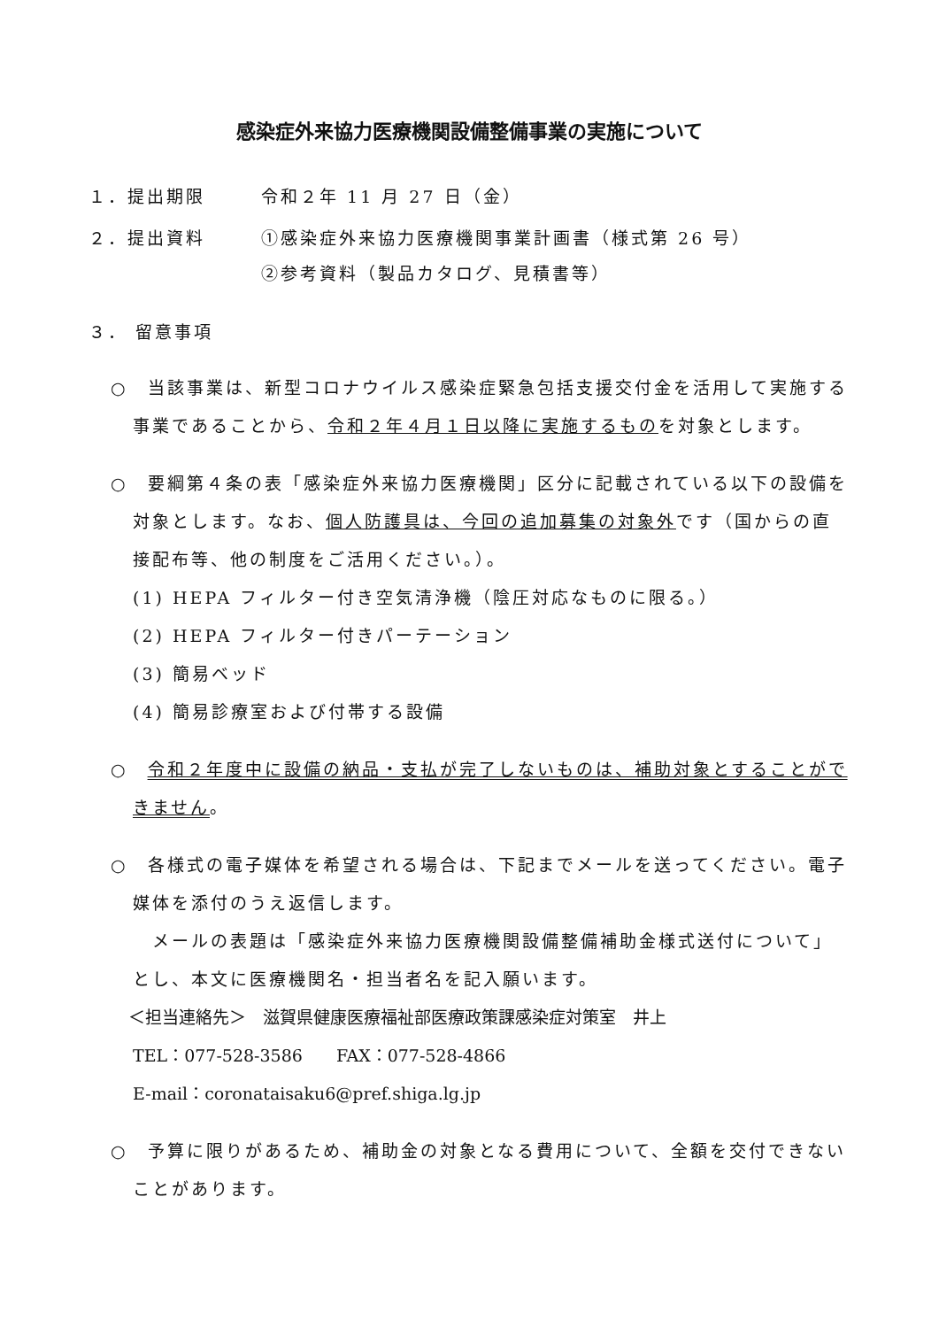感染症外来協力医療機関設備整備事業の実施について
１．提出期限 令和２年 11 月 27 日（金）
２．提出資料
①感染症外来協力医療機関事業計画書（様式第 26 号）
②参考資料（製品カタログ、見積書等）
３． 留意事項
○　当該事業は、新型コロナウイルス感染症緊急包括支援交付金を活用して実施する事業であることから、令和２年４月１日以降に実施するものを対象とします。
○　要綱第４条の表「感染症外来協力医療機関」区分に記載されている以下の設備を対象とします。なお、個人防護具は、今回の追加募集の対象外です（国からの直接配布等、他の制度をご活用ください。）。
(1) HEPA フィルター付き空気清浄機（陰圧対応なものに限る。）
(2) HEPA フィルター付きパーテーション
(3) 簡易ベッド
(4) 簡易診療室および付帯する設備
○　令和２年度中に設備の納品・支払が完了しないものは、補助対象とすることができません。
○　各様式の電子媒体を希望される場合は、下記までメールを送ってください。電子媒体を添付のうえ返信します。
　メールの表題は「感染症外来協力医療機関設備整備補助金様式送付について」とし、本文に医療機関名・担当者名を記入願います。
＜担当連絡先＞　滋賀県健康医療福祉部医療政策課感染症対策室　井上
TEL：077-528-3586　　FAX：077-528-4866
E-mail：coronataisaku6@pref.shiga.lg.jp
○　予算に限りがあるため、補助金の対象となる費用について、全額を交付できないことがあります。